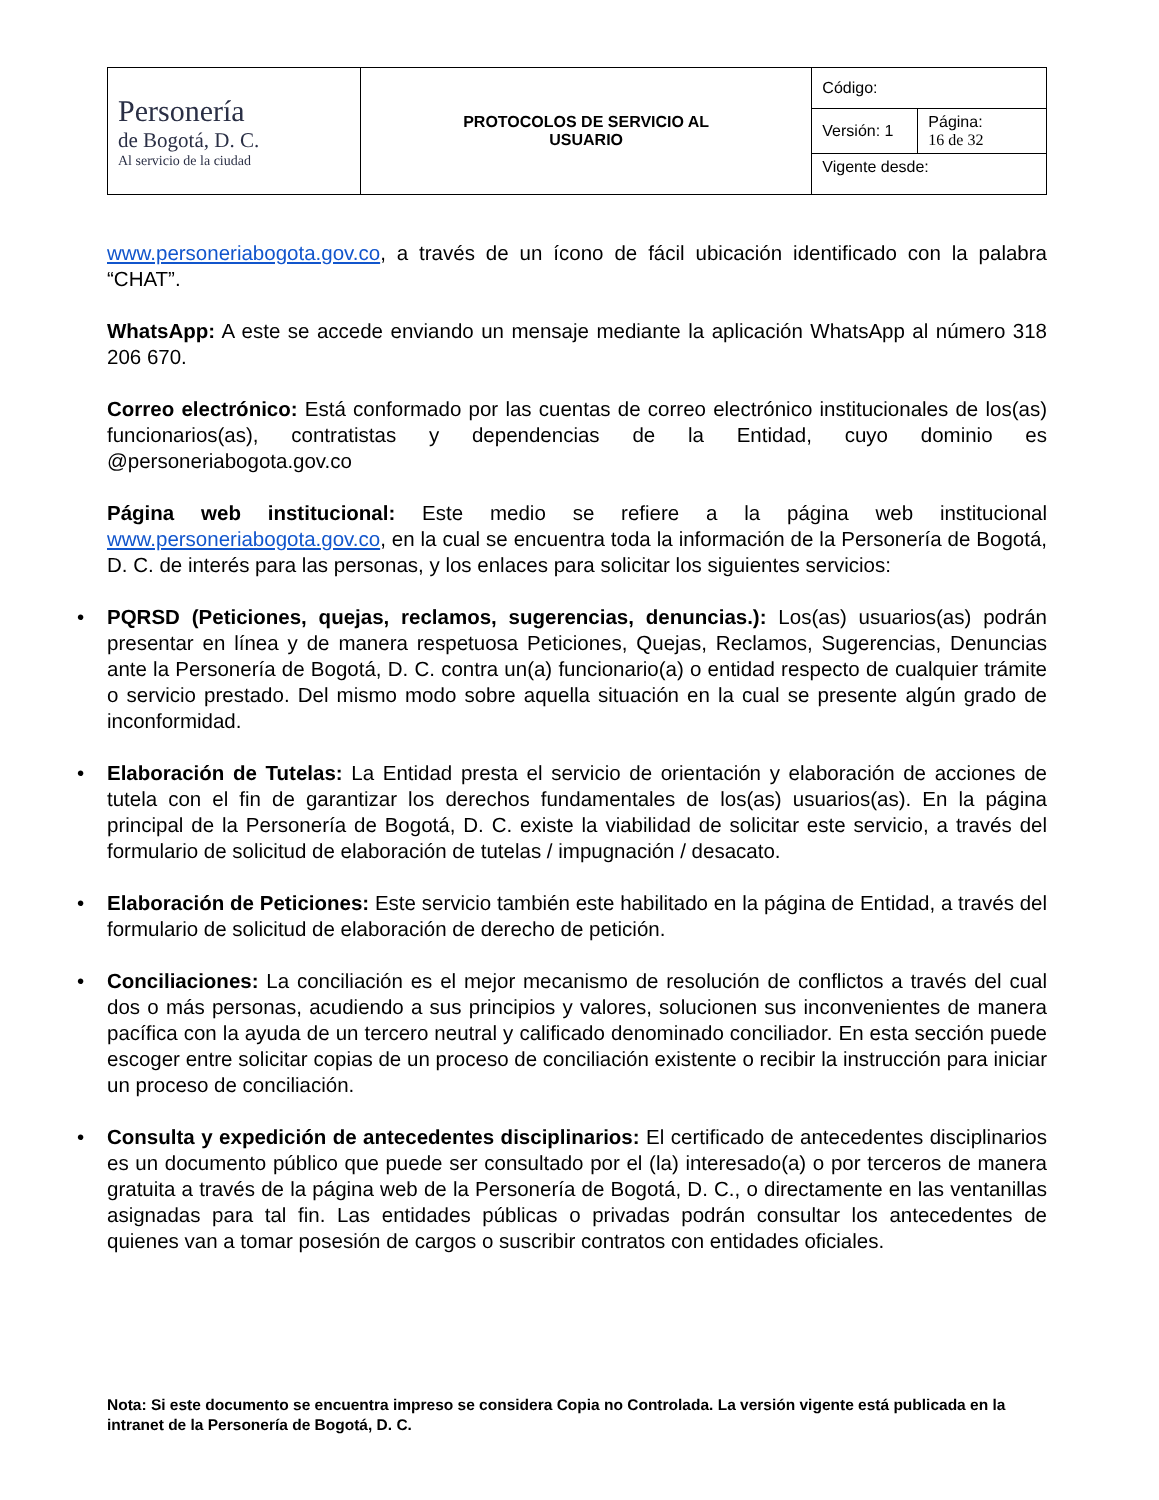| Personería de Bogotá, D. C. Al servicio de la ciudad | PROTOCOLOS DE SERVICIO AL USUARIO | Código: | |
| | | Versión: 1 | Página: 16 de 32 |
| | | Vigente desde: | |
www.personeriabogota.gov.co, a través de un ícono de fácil ubicación identificado con la palabra “CHAT”.
WhatsApp: A este se accede enviando un mensaje mediante la aplicación WhatsApp al número 318 206 670.
Correo electrónico: Está conformado por las cuentas de correo electrónico institucionales de los(as) funcionarios(as), contratistas y dependencias de la Entidad, cuyo dominio es @personeriabogota.gov.co
Página web institucional: Este medio se refiere a la página web institucional www.personeriabogota.gov.co, en la cual se encuentra toda la información de la Personería de Bogotá, D. C. de interés para las personas, y los enlaces para solicitar los siguientes servicios:
• PQRSD (Peticiones, quejas, reclamos, sugerencias, denuncias.): Los(as) usuarios(as) podrán presentar en línea y de manera respetuosa Peticiones, Quejas, Reclamos, Sugerencias, Denuncias ante la Personería de Bogotá, D. C. contra un(a) funcionario(a) o entidad respecto de cualquier trámite o servicio prestado. Del mismo modo sobre aquella situación en la cual se presente algún grado de inconformidad.
• Elaboración de Tutelas: La Entidad presta el servicio de orientación y elaboración de acciones de tutela con el fin de garantizar los derechos fundamentales de los(as) usuarios(as). En la página principal de la Personería de Bogotá, D. C. existe la viabilidad de solicitar este servicio, a través del formulario de solicitud de elaboración de tutelas / impugnación / desacato.
• Elaboración de Peticiones: Este servicio también este habilitado en la página de Entidad, a través del formulario de solicitud de elaboración de derecho de petición.
• Conciliaciones: La conciliación es el mejor mecanismo de resolución de conflictos a través del cual dos o más personas, acudiendo a sus principios y valores, solucionen sus inconvenientes de manera pacífica con la ayuda de un tercero neutral y calificado denominado conciliador. En esta sección puede escoger entre solicitar copias de un proceso de conciliación existente o recibir la instrucción para iniciar un proceso de conciliación.
• Consulta y expedición de antecedentes disciplinarios: El certificado de antecedentes disciplinarios es un documento público que puede ser consultado por el (la) interesado(a) o por terceros de manera gratuita a través de la página web de la Personería de Bogotá, D. C., o directamente en las ventanillas asignadas para tal fin. Las entidades públicas o privadas podrán consultar los antecedentes de quienes van a tomar posesión de cargos o suscribir contratos con entidades oficiales.
Nota: Si este documento se encuentra impreso se considera Copia no Controlada. La versión vigente está publicada en la intranet de la Personería de Bogotá, D. C.